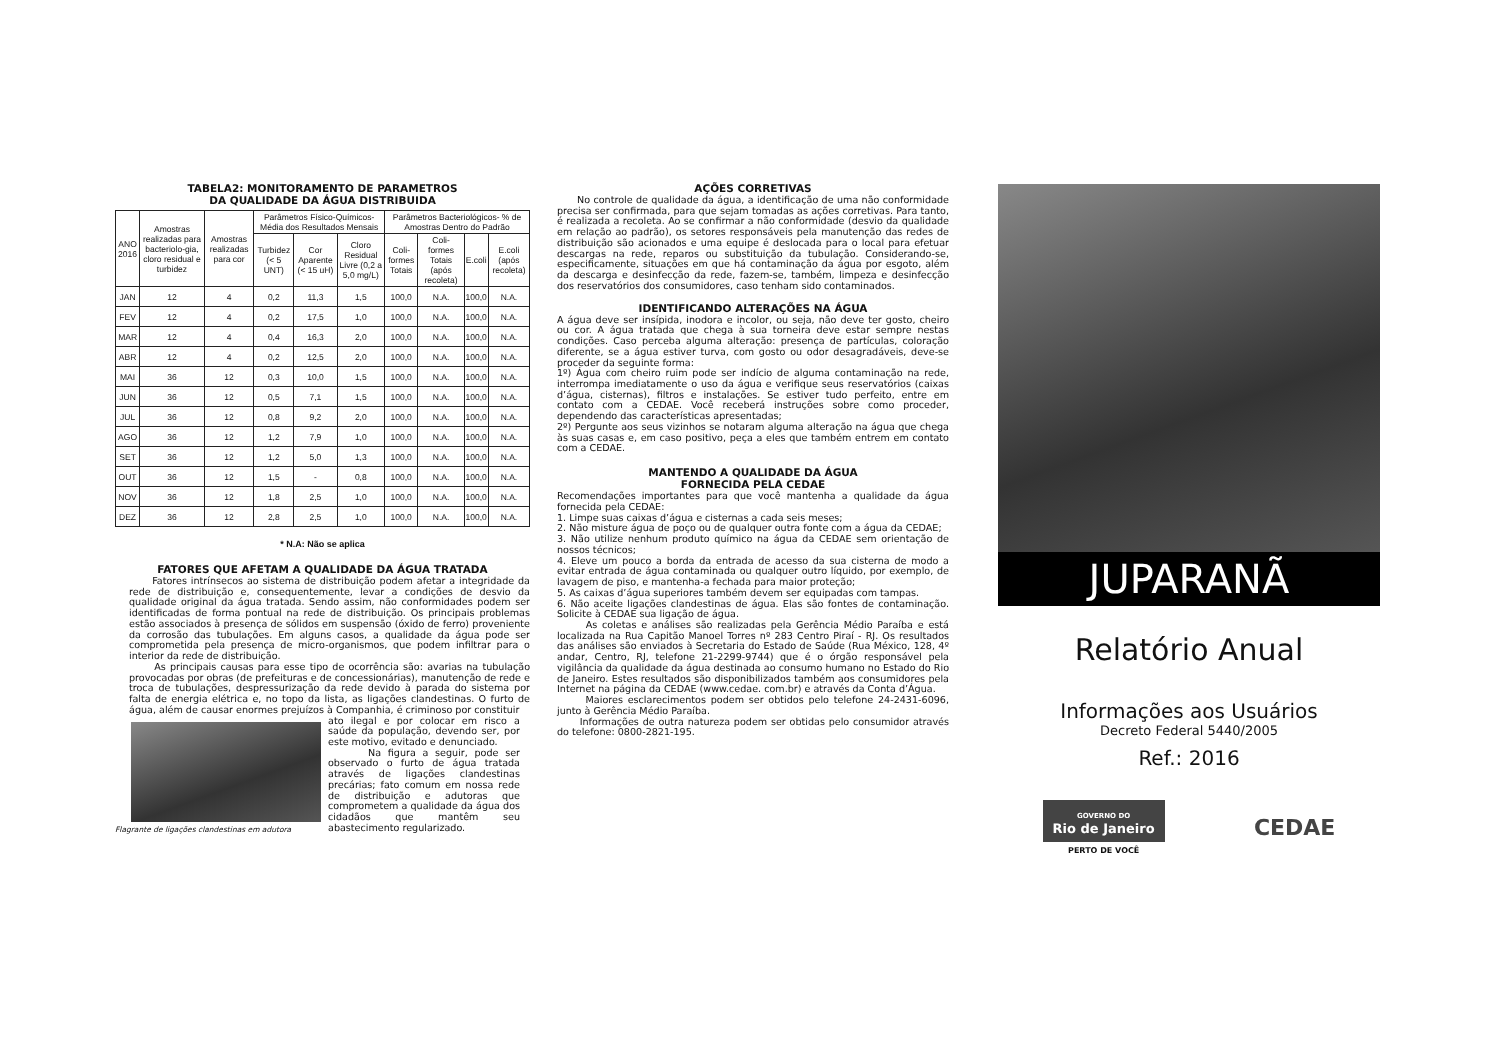TABELA2: MONITORAMENTO DE PARAMETROS
DA QUALIDADE DA ÁGUA DISTRIBUIDA
| ANO 2016 | Amostras realizadas para bacteriolo-gia, cloro residual e turbidez | Amostras realizadas para cor | Parâmetros Físico-Químicos- Média dos Resultados Mensais | | | Parâmetros Bacteriológicos- % de Amostras Dentro do Padrão | | | |
| --- | --- | --- | --- | --- | --- | --- | --- | --- | --- |
| | | | Turbidez (< 5 UNT) | Cor Aparente (< 15 uH) | Cloro Residual Livre (0,2 a 5,0 mg/L) | Coli-formes Totais | Coli-formes Totais (após recoleta) | E.coli | E.coli (após recoleta) |
| JAN | 12 | 4 | 0,2 | 11,3 | 1,5 | 100,0 | N.A. | 100,0 | N.A. |
| FEV | 12 | 4 | 0,2 | 17,5 | 1,0 | 100,0 | N.A. | 100,0 | N.A. |
| MAR | 12 | 4 | 0,4 | 16,3 | 2,0 | 100,0 | N.A. | 100,0 | N.A. |
| ABR | 12 | 4 | 0,2 | 12,5 | 2,0 | 100,0 | N.A. | 100,0 | N.A. |
| MAI | 36 | 12 | 0,3 | 10,0 | 1,5 | 100,0 | N.A. | 100,0 | N.A. |
| JUN | 36 | 12 | 0,5 | 7,1 | 1,5 | 100,0 | N.A. | 100,0 | N.A. |
| JUL | 36 | 12 | 0,8 | 9,2 | 2,0 | 100,0 | N.A. | 100,0 | N.A. |
| AGO | 36 | 12 | 1,2 | 7,9 | 1,0 | 100,0 | N.A. | 100,0 | N.A. |
| SET | 36 | 12 | 1,2 | 5,0 | 1,3 | 100,0 | N.A. | 100,0 | N.A. |
| OUT | 36 | 12 | 1,5 | - | 0,8 | 100,0 | N.A. | 100,0 | N.A. |
| NOV | 36 | 12 | 1,8 | 2,5 | 1,0 | 100,0 | N.A. | 100,0 | N.A. |
| DEZ | 36 | 12 | 2,8 | 2,5 | 1,0 | 100,0 | N.A. | 100,0 | N.A. |
* N.A: Não se aplica
FATORES QUE AFETAM A QUALIDADE DA ÁGUA TRATADA
Fatores intrínsecos ao sistema de distribuição podem afetar a integridade da rede de distribuição e, consequentemente, levar a condições de desvio da qualidade original da água tratada. Sendo assim, não conformidades podem ser identificadas de forma pontual na rede de distribuição. Os principais problemas estão associados à presença de sólidos em suspensão (óxido de ferro) proveniente da corrosão das tubulações. Em alguns casos, a qualidade da água pode ser comprometida pela presença de micro-organismos, que podem infiltrar para o interior da rede de distribuição.
As principais causas para esse tipo de ocorrência são: avarias na tubulação provocadas por obras (de prefeituras e de concessionárias), manutenção de rede e troca de tubulações, despressurização da rede devido à parada do sistema por falta de energia elétrica e, no topo da lista, as ligações clandestinas. O furto de água, além de causar enormes prejuízos à Companhia, é criminoso por constituir
Flagrante de ligações clandestinas em adutora
ato ilegal e por colocar em risco a saúde da população, devendo ser, por este motivo, evitado e denunciado.
Na figura a seguir, pode ser observado o furto de água tratada através de ligações clandestinas precárias; fato comum em nossa rede de distribuição e adutoras que comprometem a qualidade da água dos cidadãos que mantêm seu abastecimento regularizado.
AÇÕES CORRETIVAS
No controle de qualidade da água, a identificação de uma não conformidade precisa ser confirmada, para que sejam tomadas as ações corretivas. Para tanto, é realizada a recoleta. Ao se confirmar a não conformidade (desvio da qualidade em relação ao padrão), os setores responsáveis pela manutenção das redes de distribuição são acionados e uma equipe é deslocada para o local para efetuar descargas na rede, reparos ou substituição da tubulação. Considerando-se, especificamente, situações em que há contaminação da água por esgoto, além da descarga e desinfecção da rede, fazem-se, também, limpeza e desinfecção dos reservatórios dos consumidores, caso tenham sido contaminados.
IDENTIFICANDO ALTERAÇÕES NA ÁGUA
A água deve ser insípida, inodora e incolor, ou seja, não deve ter gosto, cheiro ou cor. A água tratada que chega à sua torneira deve estar sempre nestas condições. Caso perceba alguma alteração: presença de partículas, coloração diferente, se a água estiver turva, com gosto ou odor desagradáveis, deve-se proceder da seguinte forma:
1º) Água com cheiro ruim pode ser indício de alguma contaminação na rede, interrompa imediatamente o uso da água e verifique seus reservatórios (caixas d’água, cisternas), filtros e instalações. Se estiver tudo perfeito, entre em contato com a CEDAE. Você receberá instruções sobre como proceder, dependendo das características apresentadas;
2º) Pergunte aos seus vizinhos se notaram alguma alteração na água que chega às suas casas e, em caso positivo, peça a eles que também entrem em contato com a CEDAE.
MANTENDO A QUALIDADE DA ÁGUA
FORNECIDA PELA CEDAE
Recomendações importantes para que você mantenha a qualidade da água fornecida pela CEDAE:
1. Limpe suas caixas d’água e cisternas a cada seis meses;
2. Não misture água de poço ou de qualquer outra fonte com a água da CEDAE;
3. Não utilize nenhum produto químico na água da CEDAE sem orientação de nossos técnicos;
4. Eleve um pouco a borda da entrada de acesso da sua cisterna de modo a evitar entrada de água contaminada ou qualquer outro líquido, por exemplo, de lavagem de piso, e mantenha-a fechada para maior proteção;
5. As caixas d’água superiores também devem ser equipadas com tampas.
6. Não aceite ligações clandestinas de água. Elas são fontes de contaminação. Solicite à CEDAE sua ligação de água.
As coletas e análises são realizadas pela Gerência Médio Paraíba e está localizada na Rua Capitão Manoel Torres nº 283 Centro Piraí - RJ. Os resultados das análises são enviados à Secretaria do Estado de Saúde (Rua México, 128, 4º andar, Centro, RJ, telefone 21-2299-9744) que é o órgão responsável pela vigilância da qualidade da água destinada ao consumo humano no Estado do Rio de Janeiro. Estes resultados são disponibilizados também aos consumidores pela Internet na página da CEDAE (www.cedae. com.br) e através da Conta d’Água.
Maiores esclarecimentos podem ser obtidos pelo telefone 24-2431-6096, junto à Gerência Médio Paraíba.
Informações de outra natureza podem ser obtidas pelo consumidor através do telefone: 0800-2821-195.
JUPARANÃ
Relatório Anual
Informações aos Usuários
Decreto Federal 5440/2005
Ref.: 2016
GOVERNO DO
Rio de Janeiro
PERTO DE VOCÊ
CEDAE